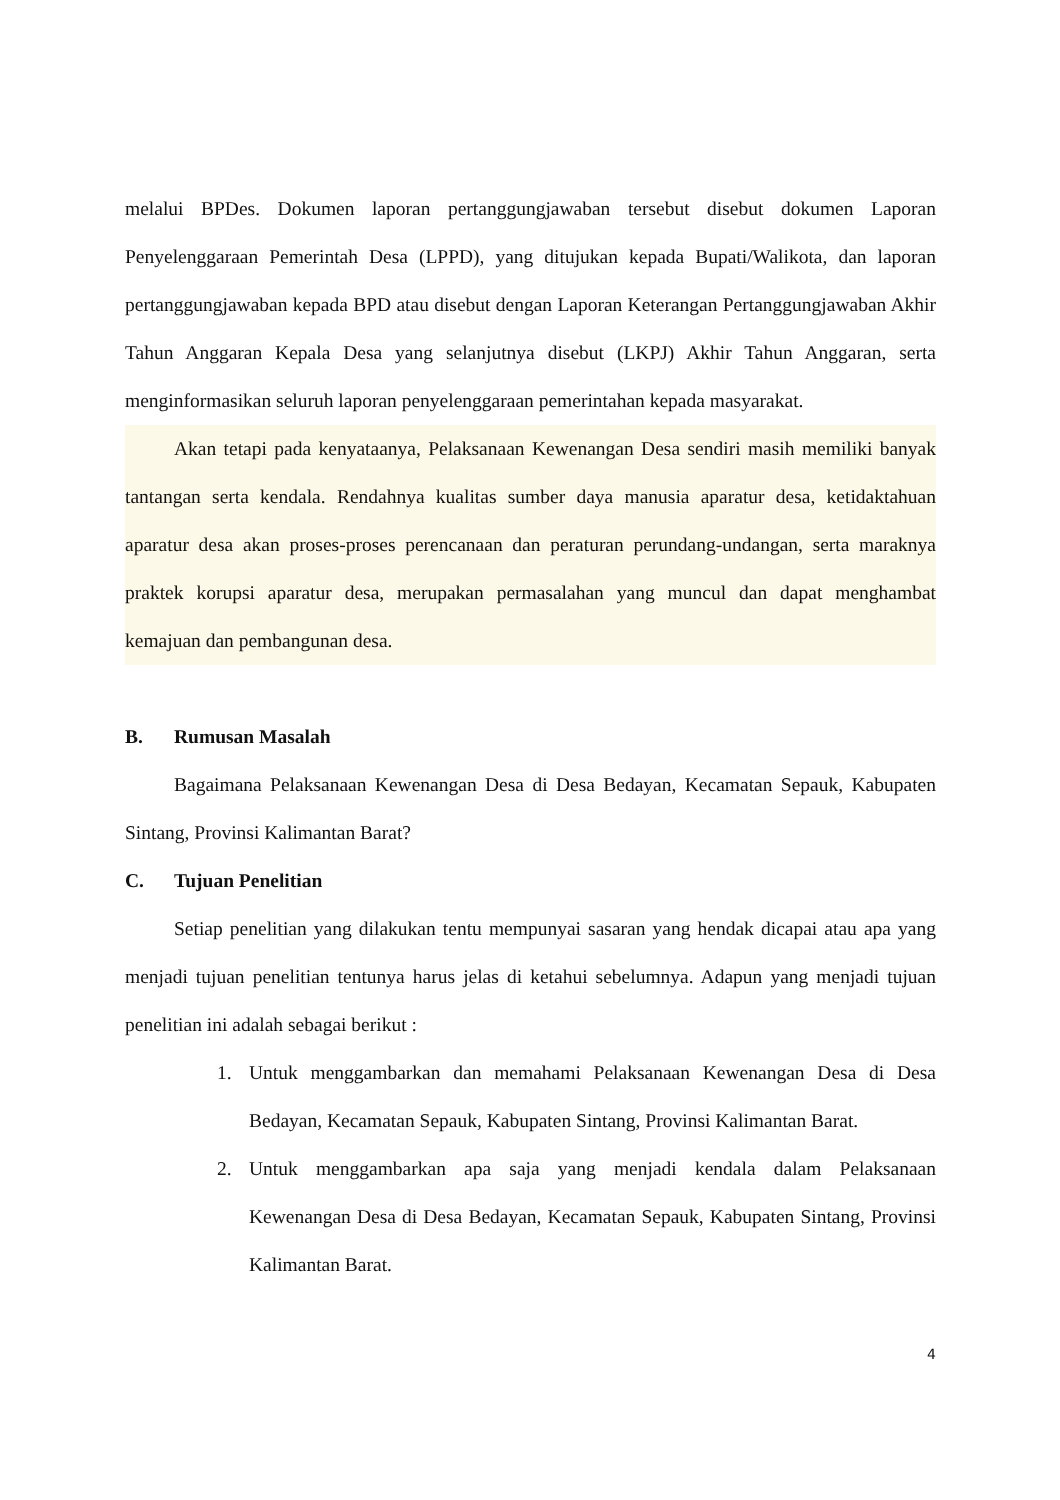melalui BPDes. Dokumen laporan pertanggungjawaban tersebut disebut dokumen Laporan Penyelenggaraan Pemerintah Desa (LPPD), yang ditujukan kepada Bupati/Walikota, dan laporan pertanggungjawaban kepada BPD atau disebut dengan Laporan Keterangan Pertanggungjawaban Akhir Tahun Anggaran Kepala Desa yang selanjutnya disebut (LKPJ) Akhir Tahun Anggaran, serta menginformasikan seluruh laporan penyelenggaraan pemerintahan kepada masyarakat.
Akan tetapi pada kenyataanya, Pelaksanaan Kewenangan Desa sendiri masih memiliki banyak tantangan serta kendala. Rendahnya kualitas sumber daya manusia aparatur desa, ketidaktahuan aparatur desa akan proses-proses perencanaan dan peraturan perundang-undangan, serta maraknya praktek korupsi aparatur desa, merupakan permasalahan yang muncul dan dapat menghambat kemajuan dan pembangunan desa.
B. Rumusan Masalah
Bagaimana Pelaksanaan Kewenangan Desa di Desa Bedayan, Kecamatan Sepauk, Kabupaten Sintang, Provinsi Kalimantan Barat?
C. Tujuan Penelitian
Setiap penelitian yang dilakukan tentu mempunyai sasaran yang hendak dicapai atau apa yang menjadi tujuan penelitian tentunya harus jelas di ketahui sebelumnya. Adapun yang menjadi tujuan penelitian ini adalah sebagai berikut :
1. Untuk menggambarkan dan memahami Pelaksanaan Kewenangan Desa di Desa Bedayan, Kecamatan Sepauk, Kabupaten Sintang, Provinsi Kalimantan Barat.
2. Untuk menggambarkan apa saja yang menjadi kendala dalam Pelaksanaan Kewenangan Desa di Desa Bedayan, Kecamatan Sepauk, Kabupaten Sintang, Provinsi Kalimantan Barat.
4